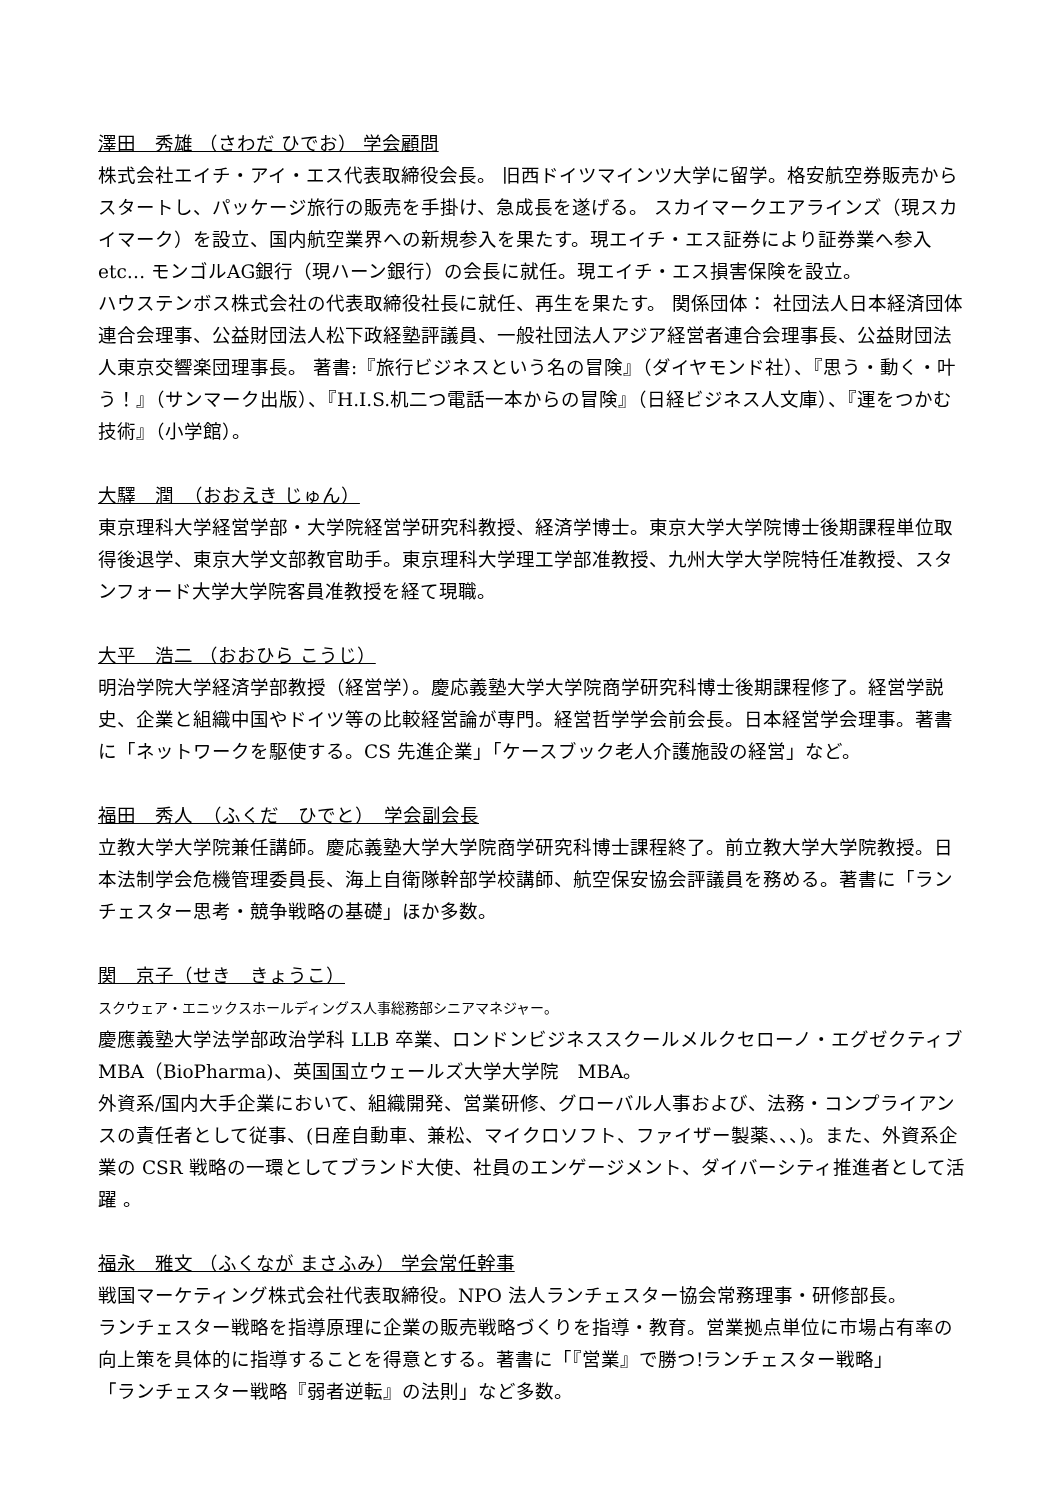澤田　秀雄 （さわだ ひでお） 学会顧問
株式会社エイチ・アイ・エス代表取締役会長。 旧西ドイツマインツ大学に留学。格安航空券販売からスタートし、パッケージ旅行の販売を手掛け、急成長を遂げる。 スカイマークエアラインズ（現スカイマーク）を設立、国内航空業界への新規参入を果たす。現エイチ・エス証券により証券業へ参入 etc… モンゴルAG銀行（現ハーン銀行）の会長に就任。現エイチ・エス損害保険を設立。
ハウステンボス株式会社の代表取締役社長に就任、再生を果たす。 関係団体： 社団法人日本経済団体連合会理事、公益財団法人松下政経塾評議員、一般社団法人アジア経営者連合会理事長、公益財団法人東京交響楽団理事長。 著書:『旅行ビジネスという名の冒険』（ダイヤモンド社）、『思う・動く・叶う！』（サンマーク出版）、『H.I.S.机二つ電話一本からの冒険』（日経ビジネス人文庫）、『運をつかむ技術』（小学館）。
大驛　潤　（おおえき じゅん）
東京理科大学経営学部・大学院経営学研究科教授、経済学博士。東京大学大学院博士後期課程単位取得後退学、東京大学文部教官助手。東京理科大学理工学部准教授、九州大学大学院特任准教授、スタンフォード大学大学院客員准教授を経て現職。
大平　浩二 （おおひら こうじ）
明治学院大学経済学部教授（経営学）。慶応義塾大学大学院商学研究科博士後期課程修了。経営学説史、企業と組織中国やドイツ等の比較経営論が専門。経営哲学学会前会長。日本経営学会理事。著書に「ネットワークを駆使する。CS 先進企業」「ケースブック老人介護施設の経営」など。
福田　秀人　（ふくだ　ひでと）　学会副会長
立教大学大学院兼任講師。慶応義塾大学大学院商学研究科博士課程終了。前立教大学大学院教授。日本法制学会危機管理委員長、海上自衛隊幹部学校講師、航空保安協会評議員を務める。著書に「ランチェスター思考・競争戦略の基礎」ほか多数。
関　京子（せき　きょうこ）
スクウェア・エニックスホールディングス人事総務部シニアマネジャー。
慶應義塾大学法学部政治学科 LLB 卒業、ロンドンビジネススクールメルクセローノ・エグゼクティブ MBA（BioPharma)、英国国立ウェールズ大学大学院　MBA。
外資系/国内大手企業において、組織開発、営業研修、グローバル人事および、法務・コンプライアンスの責任者として従事、(日産自動車、兼松、マイクロソフト、ファイザー製薬、、、)。また、外資系企業の CSR 戦略の一環としてブランド大使、社員のエンゲージメント、ダイバーシティ推進者として活躍 。
福永　雅文 （ふくなが まさふみ） 学会常任幹事
戦国マーケティング株式会社代表取締役。NPO 法人ランチェスター協会常務理事・研修部長。
ランチェスター戦略を指導原理に企業の販売戦略づくりを指導・教育。営業拠点単位に市場占有率の向上策を具体的に指導することを得意とする。著書に「『営業』で勝つ!ランチェスター戦略」
「ランチェスター戦略『弱者逆転』の法則」など多数。